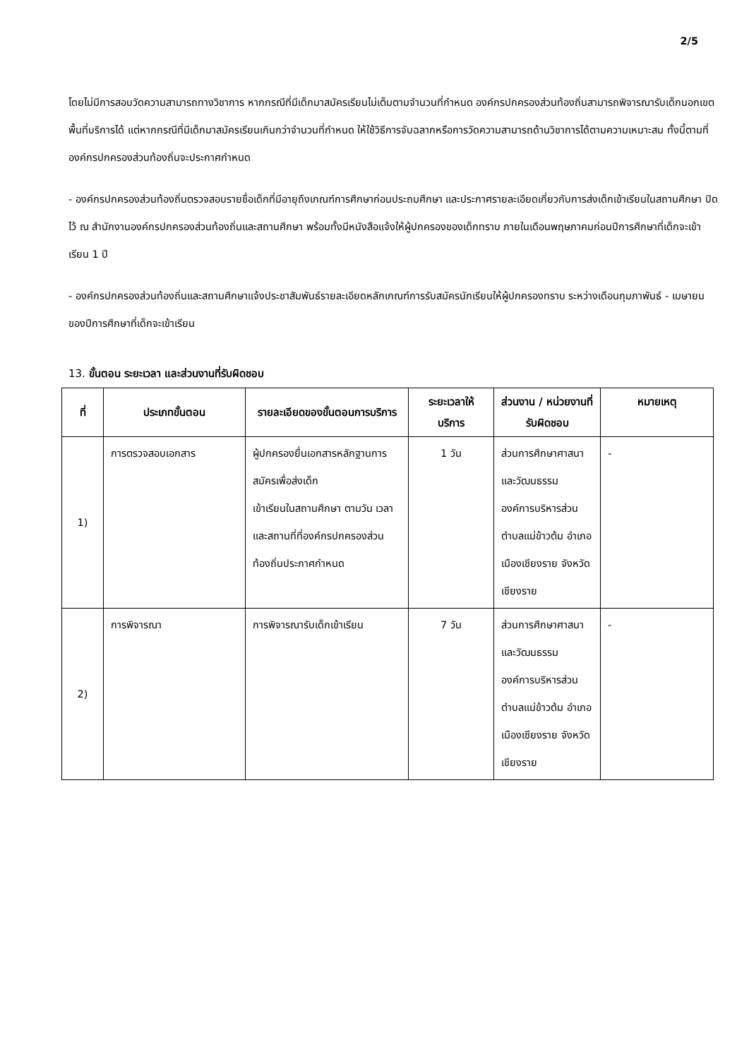2/5
โดยไม่มีการสอบวัดความสามารถทางวิชาการ หากกรณีที่มีเด็กมาสมัครเรียนไม่เต็มตามจำนวนที่กำหนด องค์กรปกครองส่วนท้องถิ่นสามารถพิจารณารับเด็กนอกเขตพื้นที่บริการได้ แต่หากกรณีที่มีเด็กมาสมัครเรียนเกินกว่าจำนวนที่กำหนด ให้ใช้วิธีการจับฉลากหรือการวัดความสามารถด้านวิชาการได้ตามความเหมาะสม ทั้งนี้ตามที่องค์กรปกครองส่วนท้องถิ่นจะประกาศกำหนด
- องค์กรปกครองส่วนท้องถิ่นตรวจสอบรายชื่อเด็กที่มีอายุถึงเกณฑ์การศึกษาก่อนประถมศึกษา และประกาศรายละเอียดเกี่ยวกับการส่งเด็กเข้าเรียนในสถานศึกษา ปิดไว้ ณ สำนักงานองค์กรปกครองส่วนท้องถิ่นและสถานศึกษา พร้อมทั้งมีหนังสือแจ้งให้ผู้ปกครองของเด็กทราบ ภายในเดือนพฤษภาคมก่อนปีการศึกษาที่เด็กจะเข้าเรียน 1 ปี
- องค์กรปกครองส่วนท้องถิ่นและสถานศึกษาแจ้งประชาสัมพันธ์รายละเอียดหลักเกณฑ์การรับสมัครนักเรียนให้ผู้ปกครองทราบ ระหว่างเดือนกุมภาพันธ์ - เมษายน ของปีการศึกษาที่เด็กจะเข้าเรียน
13. ขั้นตอน ระยะเวลา และส่วนงานที่รับผิดชอบ
| ที่ | ประเภทขั้นตอน | รายละเอียดของขั้นตอนการบริการ | ระยะเวลาให้บริการ | ส่วนงาน / หน่วยงานที่รับผิดชอบ | หมายเหตุ |
| --- | --- | --- | --- | --- | --- |
| 1) | การตรวจสอบเอกสาร | ผู้ปกครองยื่นเอกสารหลักฐานการสมัครเพื่อส่งเด็ก เข้าเรียนในสถานศึกษา ตามวัน เวลา และสถานที่ที่องค์กรปกครองส่วนท้องถิ่นประกาศกำหนด | 1 วัน | ส่วนการศึกษาศาสนาและวัฒนธรรม องค์การบริหารส่วนตำบลแม่ข้าวต้ม อำเภอเมืองเชียงราย จังหวัดเชียงราย | - |
| 2) | การพิจารณา | การพิจารณารับเด็กเข้าเรียน | 7 วัน | ส่วนการศึกษาศาสนาและวัฒนธรรม องค์การบริหารส่วนตำบลแม่ข้าวต้ม อำเภอเมืองเชียงราย จังหวัดเชียงราย | - |